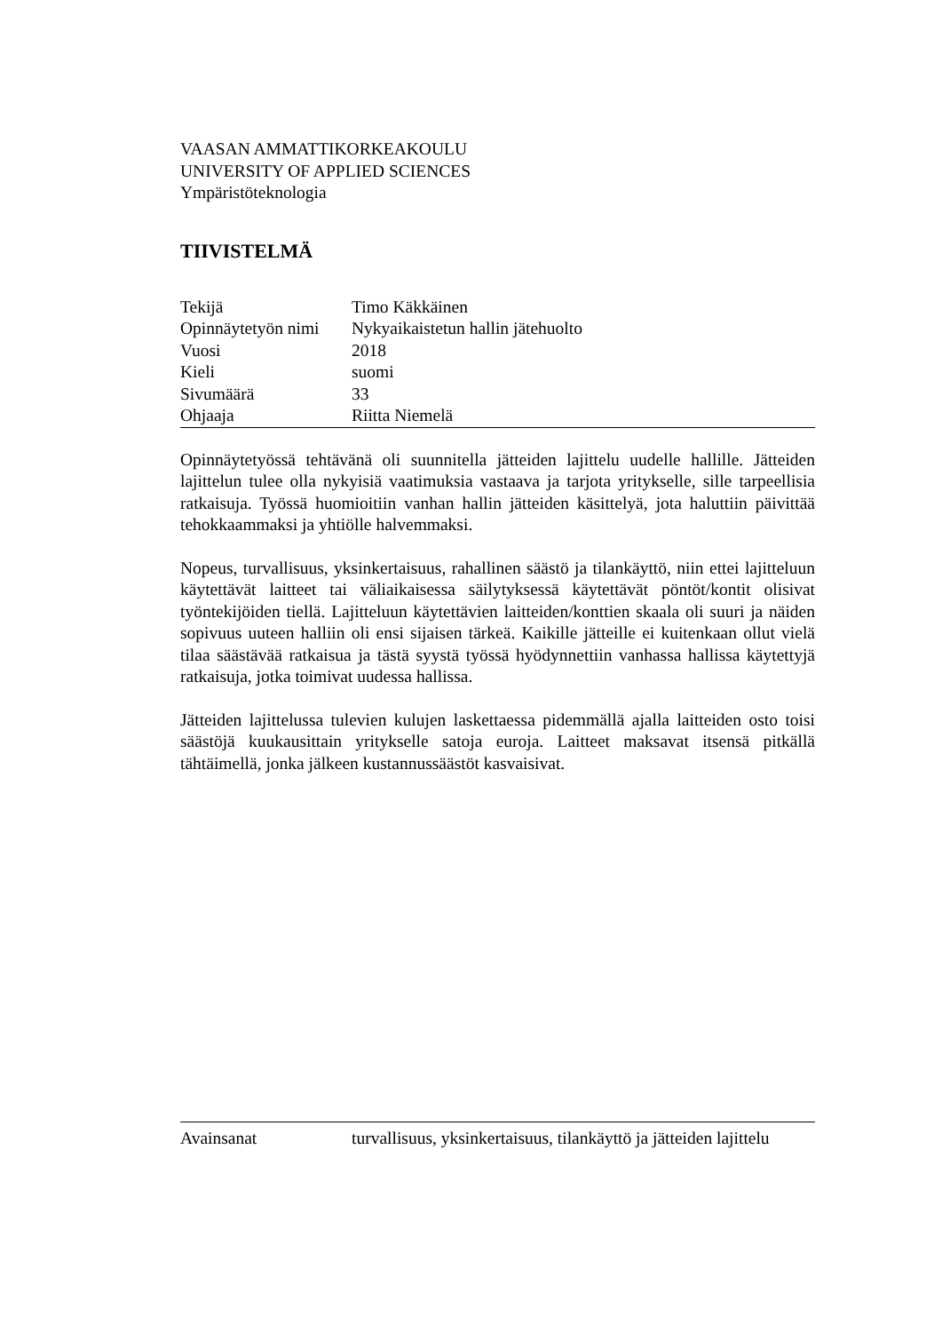VAASAN AMMATTIKORKEAKOULU
UNIVERSITY OF APPLIED SCIENCES
Ympäristöteknologia
TIIVISTELMÄ
| Tekijä | Timo Käkkäinen |
| Opinnäytetyön nimi | Nykyaikaistetun hallin jätehuolto |
| Vuosi | 2018 |
| Kieli | suomi |
| Sivumäärä | 33 |
| Ohjaaja | Riitta Niemelä |
Opinnäytetyössä tehtävänä oli suunnitella jätteiden lajittelu uudelle hallille. Jätteiden lajittelun tulee olla nykyisiä vaatimuksia vastaava ja tarjota yritykselle, sille tarpeellisia ratkaisuja. Työssä huomioitiin vanhan hallin jätteiden käsittelyä, jota haluttiin päivittää tehokkaammaksi ja yhtiölle halvemmaksi.
Nopeus, turvallisuus, yksinkertaisuus, rahallinen säästö ja tilankäyttö, niin ettei lajitteluun käytettävät laitteet tai väliaikaisessa säilytyksessä käytettävät pöntöt/kontit olisivat työntekijöiden tiellä. Lajitteluun käytettävien laitteiden/konttien skaala oli suuri ja näiden sopivuus uuteen halliin oli ensi sijaisen tärkeä. Kaikille jätteille ei kuitenkaan ollut vielä tilaa säästävää ratkaisua ja tästä syystä työssä hyödynnettiin vanhassa hallissa käytettyjä ratkaisuja, jotka toimivat uudessa hallissa.
Jätteiden lajittelussa tulevien kulujen laskettaessa pidemmällä ajalla laitteiden osto toisi säästöjä kuukausittain yritykselle satoja euroja. Laitteet maksavat itsensä pitkällä tähtäimellä, jonka jälkeen kustannussäästöt kasvaisivat.
| Avainsanat | turvallisuus, yksinkertaisuus, tilankäyttö ja jätteiden lajittelu |